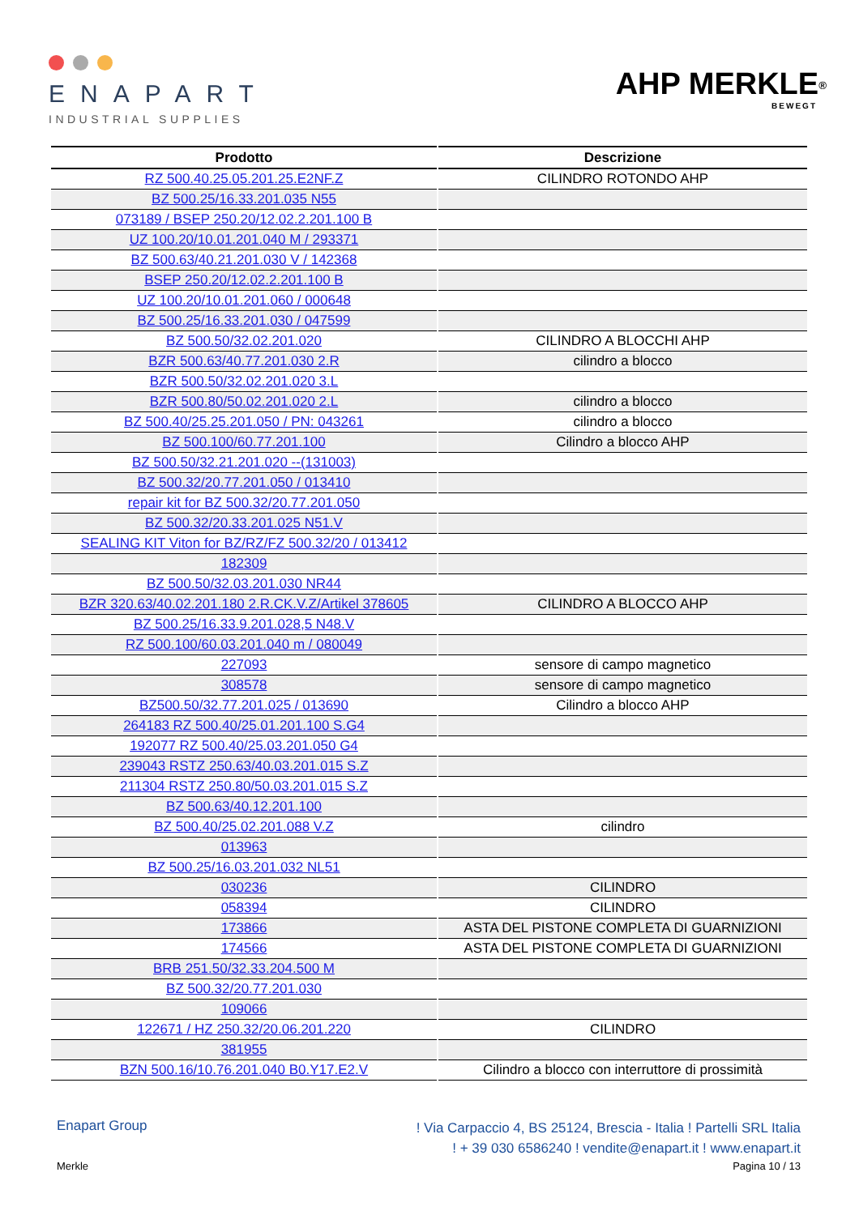ENAPART
INDUSTRIAL SUPPLIES
AHP MERKLE<sup>®</sup>
BEWEGT
| Prodotto | Descrizione |
| --- | --- |
| RZ 500.40.25.05.201.25.E2NF.Z | CILINDRO ROTONDO AHP |
| BZ 500.25/16.33.201.035 N55 | |
| 073189 / BSEP 250.20/12.02.2.201.100 B | |
| UZ 100.20/10.01.201.040 M / 293371 | |
| BZ 500.63/40.21.201.030 V / 142368 | |
| BSEP 250.20/12.02.2.201.100 B | |
| UZ 100.20/10.01.201.060 / 000648 | |
| BZ 500.25/16.33.201.030 / 047599 | |
| BZ 500.50/32.02.201.020 | CILINDRO A BLOCCHI AHP |
| BZR 500.63/40.77.201.030 2.R | cilindro a blocco |
| BZR 500.50/32.02.201.020 3.L | |
| BZR 500.80/50.02.201.020 2.L | cilindro a blocco |
| BZ 500.40/25.25.201.050 / PN: 043261 | cilindro a blocco |
| BZ 500.100/60.77.201.100 | Cilindro a blocco AHP |
| BZ 500.50/32.21.201.020 --(131003) | |
| BZ 500.32/20.77.201.050 / 013410 | |
| repair kit for BZ 500.32/20.77.201.050 | |
| BZ 500.32/20.33.201.025 N51.V | |
| SEALING KIT Viton for BZ/RZ/FZ 500.32/20 / 013412 | |
| 182309 | |
| BZ 500.50/32.03.201.030 NR44 | |
| BZR 320.63/40.02.201.180 2.R.CK.V.Z/Artikel 378605 | CILINDRO A BLOCCO AHP |
| BZ 500.25/16.33.9.201.028,5 N48.V | |
| RZ 500.100/60.03.201.040 m / 080049 | |
| 227093 | sensore di campo magnetico |
| 308578 | sensore di campo magnetico |
| BZ500.50/32.77.201.025 / 013690 | Cilindro a blocco AHP |
| 264183 RZ 500.40/25.01.201.100 S.G4 | |
| 192077 RZ 500.40/25.03.201.050 G4 | |
| 239043 RSTZ 250.63/40.03.201.015 S.Z | |
| 211304 RSTZ 250.80/50.03.201.015 S.Z | |
| BZ 500.63/40.12.201.100 | |
| BZ 500.40/25.02.201.088 V.Z | cilindro |
| 013963 | |
| BZ 500.25/16.03.201.032 NL51 | |
| 030236 | CILINDRO |
| 058394 | CILINDRO |
| 173866 | ASTA DEL PISTONE COMPLETA DI GUARNIZIONI |
| 174566 | ASTA DEL PISTONE COMPLETA DI GUARNIZIONI |
| BRB 251.50/32.33.204.500 M | |
| BZ 500.32/20.77.201.030 | |
| 109066 | |
| 122671 / HZ 250.32/20.06.201.220 | CILINDRO |
| 381955 | |
| BZN 500.16/10.76.201.040 B0.Y17.E2.V | Cilindro a blocco con interruttore di prossimità |
Enapart Group
! Via Carpaccio 4, BS 25124, Brescia - Italia ! Partelli SRL Italia
! + 39 030 6586240 ! vendite@enapart.it ! www.enapart.it
Merkle Pagina 10 / 13